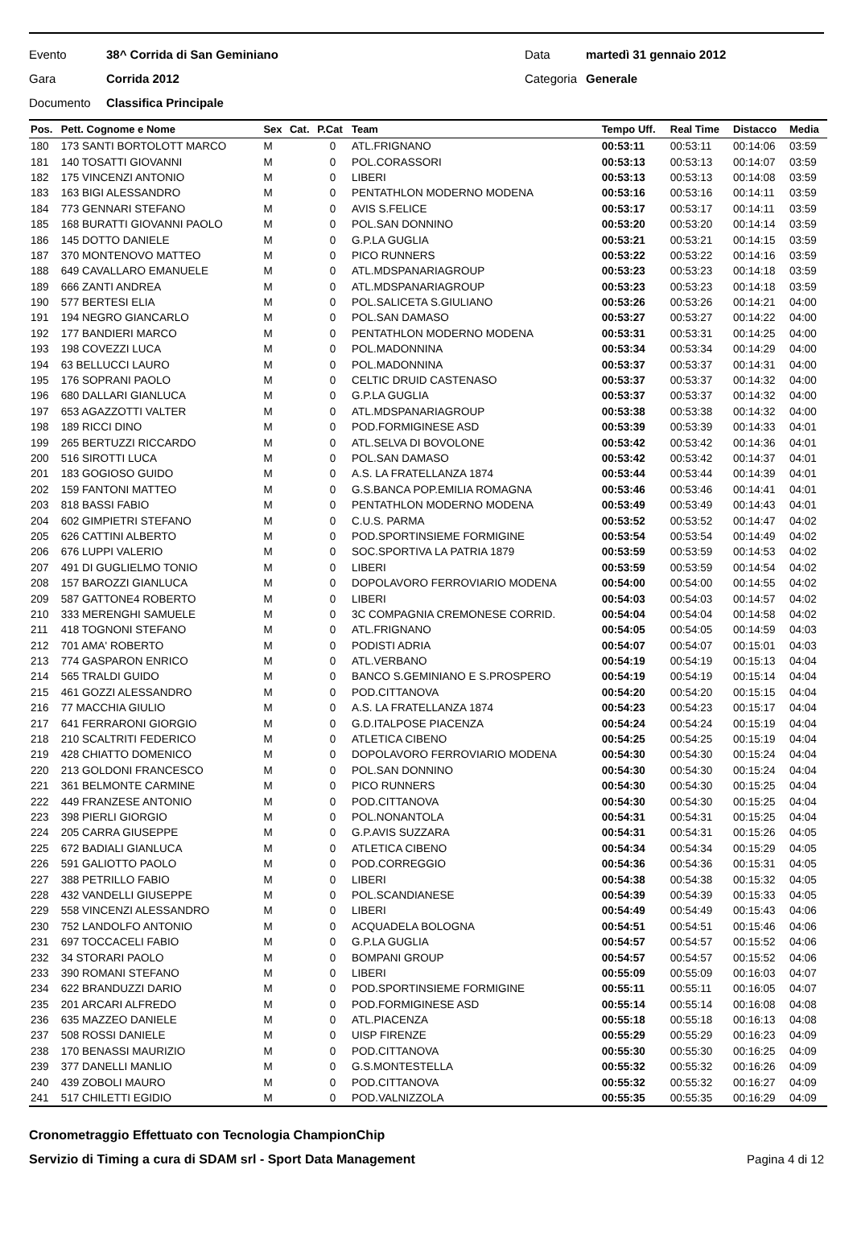Evento 38^ Corrida di San Geminiano Data martedì 31 gennaio 2012
Gara Corrida 2012 Categoria Generale
Documento Classifica Principale
| Pos. | Pett. Cognome e Nome | Sex | Cat. | P.Cat | Team | Tempo Uff. | Real Time | Distacco | Media |
| --- | --- | --- | --- | --- | --- | --- | --- | --- | --- |
| 180 | 173 SANTI BORTOLOTT MARCO | M | | 0 | ATL.FRIGNANO | 00:53:11 | 00:53:11 | 00:14:06 | 03:59 |
| 181 | 140 TOSATTI GIOVANNI | M | | 0 | POL.CORASSORI | 00:53:13 | 00:53:13 | 00:14:07 | 03:59 |
| 182 | 175 VINCENZI ANTONIO | M | | 0 | LIBERI | 00:53:13 | 00:53:13 | 00:14:08 | 03:59 |
| 183 | 163 BIGI ALESSANDRO | M | | 0 | PENTATHLON MODERNO MODENA | 00:53:16 | 00:53:16 | 00:14:11 | 03:59 |
| 184 | 773 GENNARI STEFANO | M | | 0 | AVIS S.FELICE | 00:53:17 | 00:53:17 | 00:14:11 | 03:59 |
| 185 | 168 BURATTI GIOVANNI PAOLO | M | | 0 | POL.SAN DONNINO | 00:53:20 | 00:53:20 | 00:14:14 | 03:59 |
| 186 | 145 DOTTO DANIELE | M | | 0 | G.P.LA GUGLIA | 00:53:21 | 00:53:21 | 00:14:15 | 03:59 |
| 187 | 370 MONTENOVO MATTEO | M | | 0 | PICO RUNNERS | 00:53:22 | 00:53:22 | 00:14:16 | 03:59 |
| 188 | 649 CAVALLARO EMANUELE | M | | 0 | ATL.MDSPANARIAGROUP | 00:53:23 | 00:53:23 | 00:14:18 | 03:59 |
| 189 | 666 ZANTI ANDREA | M | | 0 | ATL.MDSPANARIAGROUP | 00:53:23 | 00:53:23 | 00:14:18 | 03:59 |
| 190 | 577 BERTESI ELIA | M | | 0 | POL.SALICETA S.GIULIANO | 00:53:26 | 00:53:26 | 00:14:21 | 04:00 |
| 191 | 194 NEGRO GIANCARLO | M | | 0 | POL.SAN DAMASO | 00:53:27 | 00:53:27 | 00:14:22 | 04:00 |
| 192 | 177 BANDIERI MARCO | M | | 0 | PENTATHLON MODERNO MODENA | 00:53:31 | 00:53:31 | 00:14:25 | 04:00 |
| 193 | 198 COVEZZI LUCA | M | | 0 | POL.MADONNINA | 00:53:34 | 00:53:34 | 00:14:29 | 04:00 |
| 194 | 63 BELLUCCI LAURO | M | | 0 | POL.MADONNINA | 00:53:37 | 00:53:37 | 00:14:31 | 04:00 |
| 195 | 176 SOPRANI PAOLO | M | | 0 | CELTIC DRUID CASTENASO | 00:53:37 | 00:53:37 | 00:14:32 | 04:00 |
| 196 | 680 DALLARI GIANLUCA | M | | 0 | G.P.LA GUGLIA | 00:53:37 | 00:53:37 | 00:14:32 | 04:00 |
| 197 | 653 AGAZZOTTI VALTER | M | | 0 | ATL.MDSPANARIAGROUP | 00:53:38 | 00:53:38 | 00:14:32 | 04:00 |
| 198 | 189 RICCI DINO | M | | 0 | POD.FORMIGINESE ASD | 00:53:39 | 00:53:39 | 00:14:33 | 04:01 |
| 199 | 265 BERTUZZI RICCARDO | M | | 0 | ATL.SELVA DI BOVOLONE | 00:53:42 | 00:53:42 | 00:14:36 | 04:01 |
| 200 | 516 SIROTTI LUCA | M | | 0 | POL.SAN DAMASO | 00:53:42 | 00:53:42 | 00:14:37 | 04:01 |
| 201 | 183 GOGIOSO GUIDO | M | | 0 | A.S. LA FRATELLANZA 1874 | 00:53:44 | 00:53:44 | 00:14:39 | 04:01 |
| 202 | 159 FANTONI MATTEO | M | | 0 | G.S.BANCA POP.EMILIA ROMAGNA | 00:53:46 | 00:53:46 | 00:14:41 | 04:01 |
| 203 | 818 BASSI FABIO | M | | 0 | PENTATHLON MODERNO MODENA | 00:53:49 | 00:53:49 | 00:14:43 | 04:01 |
| 204 | 602 GIMPIETRI STEFANO | M | | 0 | C.U.S. PARMA | 00:53:52 | 00:53:52 | 00:14:47 | 04:02 |
| 205 | 626 CATTINI ALBERTO | M | | 0 | POD.SPORTINSIEME FORMIGINE | 00:53:54 | 00:53:54 | 00:14:49 | 04:02 |
| 206 | 676 LUPPI VALERIO | M | | 0 | SOC.SPORTIVA LA PATRIA 1879 | 00:53:59 | 00:53:59 | 00:14:53 | 04:02 |
| 207 | 491 DI GUGLIELMO TONIO | M | | 0 | LIBERI | 00:53:59 | 00:53:59 | 00:14:54 | 04:02 |
| 208 | 157 BAROZZI GIANLUCA | M | | 0 | DOPOLAVORO FERROVIARIO MODENA | 00:54:00 | 00:54:00 | 00:14:55 | 04:02 |
| 209 | 587 GATTONE4 ROBERTO | M | | 0 | LIBERI | 00:54:03 | 00:54:03 | 00:14:57 | 04:02 |
| 210 | 333 MERENGHI SAMUELE | M | | 0 | 3C COMPAGNIA CREMONESE CORRID. | 00:54:04 | 00:54:04 | 00:14:58 | 04:02 |
| 211 | 418 TOGNONI STEFANO | M | | 0 | ATL.FRIGNANO | 00:54:05 | 00:54:05 | 00:14:59 | 04:03 |
| 212 | 701 AMA' ROBERTO | M | | 0 | PODISTI ADRIA | 00:54:07 | 00:54:07 | 00:15:01 | 04:03 |
| 213 | 774 GASPARON ENRICO | M | | 0 | ATL.VERBANO | 00:54:19 | 00:54:19 | 00:15:13 | 04:04 |
| 214 | 565 TRALDI GUIDO | M | | 0 | BANCO S.GEMINIANO E S.PROSPERO | 00:54:19 | 00:54:19 | 00:15:14 | 04:04 |
| 215 | 461 GOZZI ALESSANDRO | M | | 0 | POD.CITTANOVA | 00:54:20 | 00:54:20 | 00:15:15 | 04:04 |
| 216 | 77 MACCHIA GIULIO | M | | 0 | A.S. LA FRATELLANZA 1874 | 00:54:23 | 00:54:23 | 00:15:17 | 04:04 |
| 217 | 641 FERRARONI GIORGIO | M | | 0 | G.D.ITALPOSE PIACENZA | 00:54:24 | 00:54:24 | 00:15:19 | 04:04 |
| 218 | 210 SCALTRITI FEDERICO | M | | 0 | ATLETICA CIBENO | 00:54:25 | 00:54:25 | 00:15:19 | 04:04 |
| 219 | 428 CHIATTO DOMENICO | M | | 0 | DOPOLAVORO FERROVIARIO MODENA | 00:54:30 | 00:54:30 | 00:15:24 | 04:04 |
| 220 | 213 GOLDONI FRANCESCO | M | | 0 | POL.SAN DONNINO | 00:54:30 | 00:54:30 | 00:15:24 | 04:04 |
| 221 | 361 BELMONTE CARMINE | M | | 0 | PICO RUNNERS | 00:54:30 | 00:54:30 | 00:15:25 | 04:04 |
| 222 | 449 FRANZESE ANTONIO | M | | 0 | POD.CITTANOVA | 00:54:30 | 00:54:30 | 00:15:25 | 04:04 |
| 223 | 398 PIERLI GIORGIO | M | | 0 | POL.NONANTOLA | 00:54:31 | 00:54:31 | 00:15:25 | 04:04 |
| 224 | 205 CARRA GIUSEPPE | M | | 0 | G.P.AVIS SUZZARA | 00:54:31 | 00:54:31 | 00:15:26 | 04:05 |
| 225 | 672 BADIALI GIANLUCA | M | | 0 | ATLETICA CIBENO | 00:54:34 | 00:54:34 | 00:15:29 | 04:05 |
| 226 | 591 GALIOTTO PAOLO | M | | 0 | POD.CORREGGIO | 00:54:36 | 00:54:36 | 00:15:31 | 04:05 |
| 227 | 388 PETRILLO FABIO | M | | 0 | LIBERI | 00:54:38 | 00:54:38 | 00:15:32 | 04:05 |
| 228 | 432 VANDELLI GIUSEPPE | M | | 0 | POL.SCANDIANESE | 00:54:39 | 00:54:39 | 00:15:33 | 04:05 |
| 229 | 558 VINCENZI ALESSANDRO | M | | 0 | LIBERI | 00:54:49 | 00:54:49 | 00:15:43 | 04:06 |
| 230 | 752 LANDOLFO ANTONIO | M | | 0 | ACQUADELA BOLOGNA | 00:54:51 | 00:54:51 | 00:15:46 | 04:06 |
| 231 | 697 TOCCACELI FABIO | M | | 0 | G.P.LA GUGLIA | 00:54:57 | 00:54:57 | 00:15:52 | 04:06 |
| 232 | 34 STORARI PAOLO | M | | 0 | BOMPANI GROUP | 00:54:57 | 00:54:57 | 00:15:52 | 04:06 |
| 233 | 390 ROMANI STEFANO | M | | 0 | LIBERI | 00:55:09 | 00:55:09 | 00:16:03 | 04:07 |
| 234 | 622 BRANDUZZI DARIO | M | | 0 | POD.SPORTINSIEME FORMIGINE | 00:55:11 | 00:55:11 | 00:16:05 | 04:07 |
| 235 | 201 ARCARI ALFREDO | M | | 0 | POD.FORMIGINESE ASD | 00:55:14 | 00:55:14 | 00:16:08 | 04:08 |
| 236 | 635 MAZZEO DANIELE | M | | 0 | ATL.PIACENZA | 00:55:18 | 00:55:18 | 00:16:13 | 04:08 |
| 237 | 508 ROSSI DANIELE | M | | 0 | UISP FIRENZE | 00:55:29 | 00:55:29 | 00:16:23 | 04:09 |
| 238 | 170 BENASSI MAURIZIO | M | | 0 | POD.CITTANOVA | 00:55:30 | 00:55:30 | 00:16:25 | 04:09 |
| 239 | 377 DANELLI MANLIO | M | | 0 | G.S.MONTESTELLA | 00:55:32 | 00:55:32 | 00:16:26 | 04:09 |
| 240 | 439 ZOBOLI MAURO | M | | 0 | POD.CITTANOVA | 00:55:32 | 00:55:32 | 00:16:27 | 04:09 |
| 241 | 517 CHILETTI EGIDIO | M | | 0 | POD.VALNIZZOLA | 00:55:35 | 00:55:35 | 00:16:29 | 04:09 |
Cronometraggio Effettuato con Tecnologia ChampionChip
Servizio di Timing a cura di SDAM srl - Sport Data Management Pagina 4 di 12